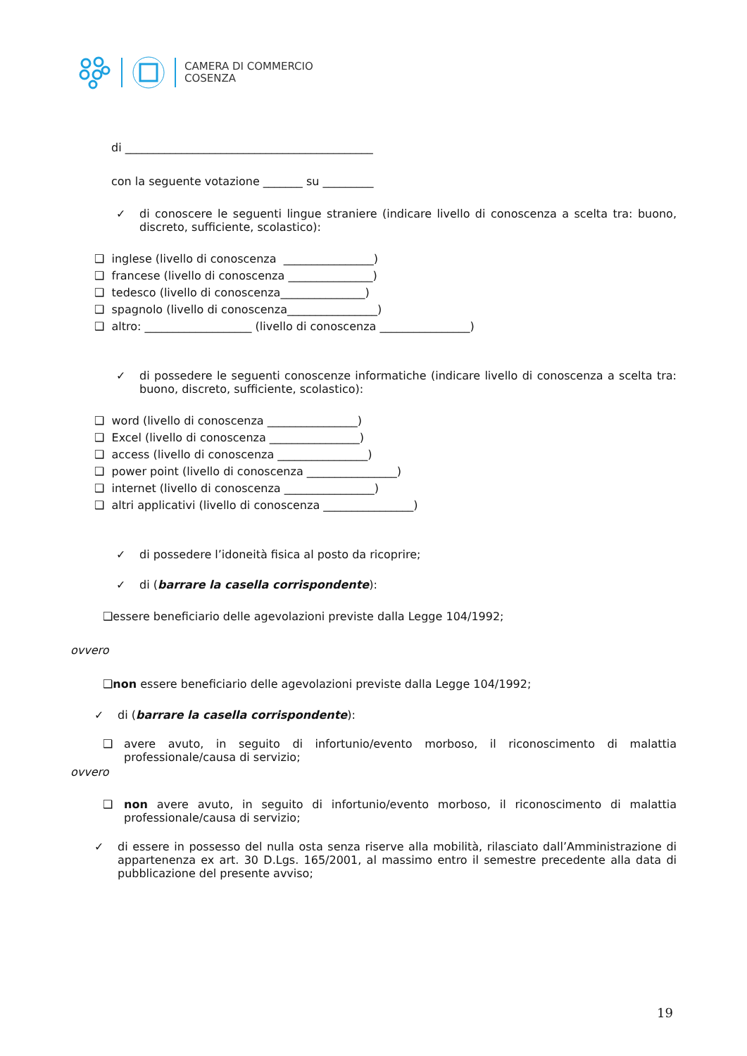CAMERA DI COMMERCIO
COSENZA
di ____________________________________________
con la seguente votazione _______ su _________
✓ di conoscere le seguenti lingue straniere (indicare livello di conoscenza a scelta tra: buono, discreto, sufficiente, scolastico):
❑ inglese (livello di conoscenza ________________)
❑ francese (livello di conoscenza _______________)
❑ tedesco (livello di conoscenza_______________)
❑ spagnolo (livello di conoscenza________________)
❑ altro: ___________________ (livello di conoscenza ________________)
✓ di possedere le seguenti conoscenze informatiche (indicare livello di conoscenza a scelta tra: buono, discreto, sufficiente, scolastico):
❑ word (livello di conoscenza ________________)
❑ Excel (livello di conoscenza ________________)
❑ access (livello di conoscenza ________________)
❑ power point (livello di conoscenza ________________)
❑ internet (livello di conoscenza ________________)
❑ altri applicativi (livello di conoscenza ________________)
✓ di possedere l’idoneità fisica al posto da ricoprire;
✓ di (barrare la casella corrispondente):
❑essere beneficiario delle agevolazioni previste dalla Legge 104/1992;
ovvero
❑non essere beneficiario delle agevolazioni previste dalla Legge 104/1992;
✓ di (barrare la casella corrispondente):
❑ avere avuto, in seguito di infortunio/evento morboso, il riconoscimento di malattia professionale/causa di servizio;
ovvero
❑ non avere avuto, in seguito di infortunio/evento morboso, il riconoscimento di malattia professionale/causa di servizio;
✓ di essere in possesso del nulla osta senza riserve alla mobilità, rilasciato dall’Amministrazione di appartenenza ex art. 30 D.Lgs. 165/2001, al massimo entro il semestre precedente alla data di pubblicazione del presente avviso;
19